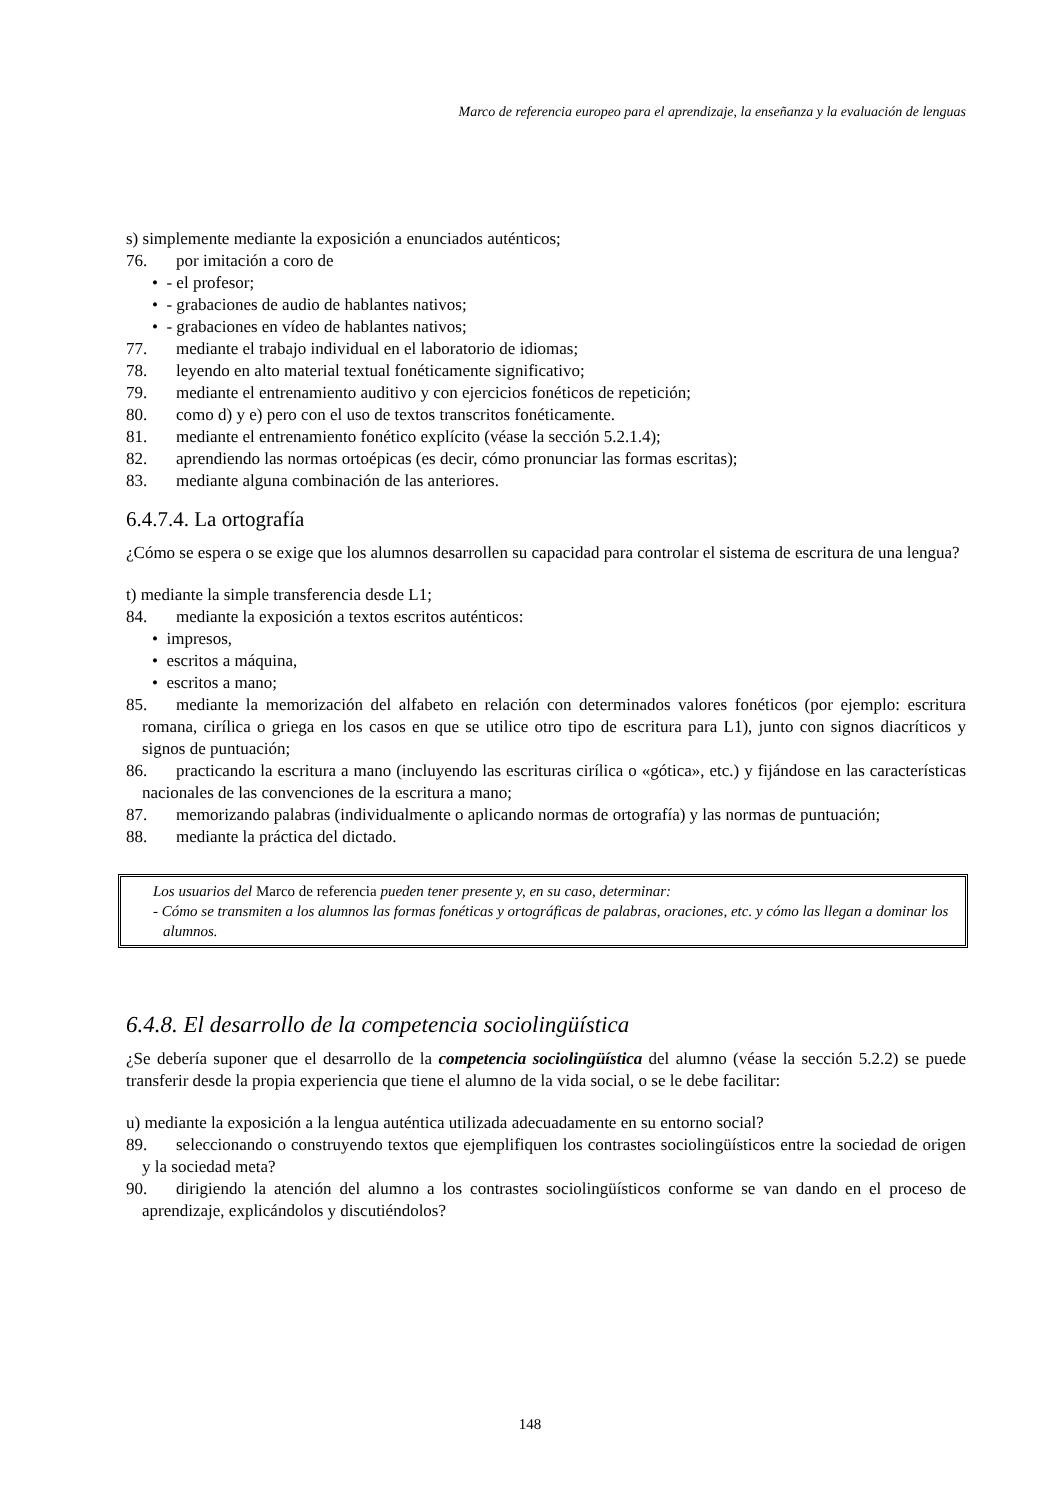Marco de referencia europeo para el aprendizaje, la enseñanza y la evaluación de lenguas
s) simplemente mediante la exposición a enunciados auténticos;
76. por imitación a coro de
• - el profesor;
• - grabaciones de audio de hablantes nativos;
• - grabaciones en vídeo de hablantes nativos;
77. mediante el trabajo individual en el laboratorio de idiomas;
78. leyendo en alto material textual fonéticamente significativo;
79. mediante el entrenamiento auditivo y con ejercicios fonéticos de repetición;
80. como d) y e) pero con el uso de textos transcritos fonéticamente.
81. mediante el entrenamiento fonético explícito (véase la sección 5.2.1.4);
82. aprendiendo las normas ortoépicas (es decir, cómo pronunciar las formas escritas);
83. mediante alguna combinación de las anteriores.
6.4.7.4. La ortografía
¿Cómo se espera o se exige que los alumnos desarrollen su capacidad para controlar el sistema de escritura de una lengua?
t) mediante la simple transferencia desde L1;
84. mediante la exposición a textos escritos auténticos:
• impresos,
• escritos a máquina,
• escritos a mano;
85. mediante la memorización del alfabeto en relación con determinados valores fonéticos (por ejemplo: escritura romana, cirílica o griega en los casos en que se utilice otro tipo de escritura para L1), junto con signos diacríticos y signos de puntuación;
86. practicando la escritura a mano (incluyendo las escrituras cirílica o «gótica», etc.) y fijándose en las características nacionales de las convenciones de la escritura a mano;
87. memorizando palabras (individualmente o aplicando normas de ortografía) y las normas de puntuación;
88. mediante la práctica del dictado.
Los usuarios del Marco de referencia pueden tener presente y, en su caso, determinar:
- Cómo se transmiten a los alumnos las formas fonéticas y ortográficas de palabras, oraciones, etc. y cómo las llegan a dominar los alumnos.
6.4.8. El desarrollo de la competencia sociolingüística
¿Se debería suponer que el desarrollo de la competencia sociolingüística del alumno (véase la sección 5.2.2) se puede transferir desde la propia experiencia que tiene el alumno de la vida social, o se le debe facilitar:
u) mediante la exposición a la lengua auténtica utilizada adecuadamente en su entorno social?
89. seleccionando o construyendo textos que ejemplifiquen los contrastes sociolingüísticos entre la sociedad de origen y la sociedad meta?
90. dirigiendo la atención del alumno a los contrastes sociolingüísticos conforme se van dando en el proceso de aprendizaje, explicándolos y discutiéndolos?
148